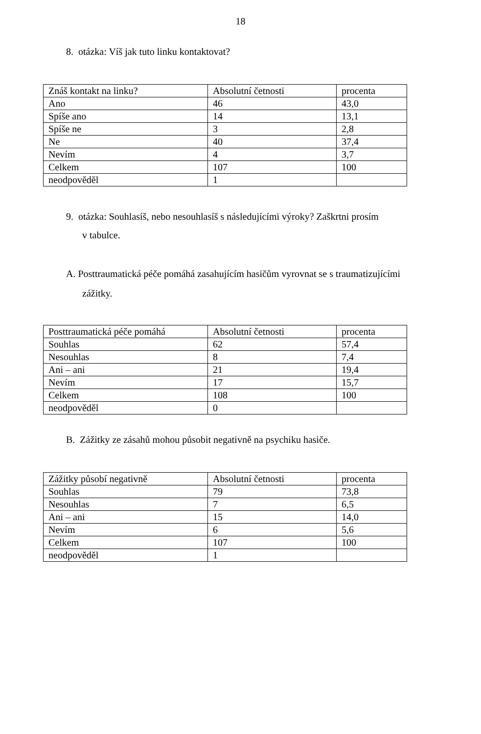18
8. otázka: Víš jak tuto linku kontaktovat?
| Znáš kontakt na linku? | Absolutní četnosti | procenta |
| Ano | 46 | 43,0 |
| Spíše ano | 14 | 13,1 |
| Spíše ne | 3 | 2,8 |
| Ne | 40 | 37,4 |
| Nevím | 4 | 3,7 |
| Celkem | 107 | 100 |
| neodpověděl | 1 | |
9. otázka: Souhlasíš, nebo nesouhlasíš s následujícími výroky? Zaškrtni prosím
v tabulce.
A. Posttraumatická péče pomáhá zasahujícím hasičům vyrovnat se s traumatizujícími
zážitky.
| Posttraumatická péče pomáhá | Absolutní četnosti | procenta |
| Souhlas | 62 | 57,4 |
| Nesouhlas | 8 | 7,4 |
| Ani – ani | 21 | 19,4 |
| Nevím | 17 | 15,7 |
| Celkem | 108 | 100 |
| neodpověděl | 0 | |
B. Zážitky ze zásahů mohou působit negativně na psychiku hasiče.
| Zážitky působí negativně | Absolutní četnosti | procenta |
| Souhlas | 79 | 73,8 |
| Nesouhlas | 7 | 6,5 |
| Ani – ani | 15 | 14,0 |
| Nevím | 6 | 5,6 |
| Celkem | 107 | 100 |
| neodpověděl | 1 | |